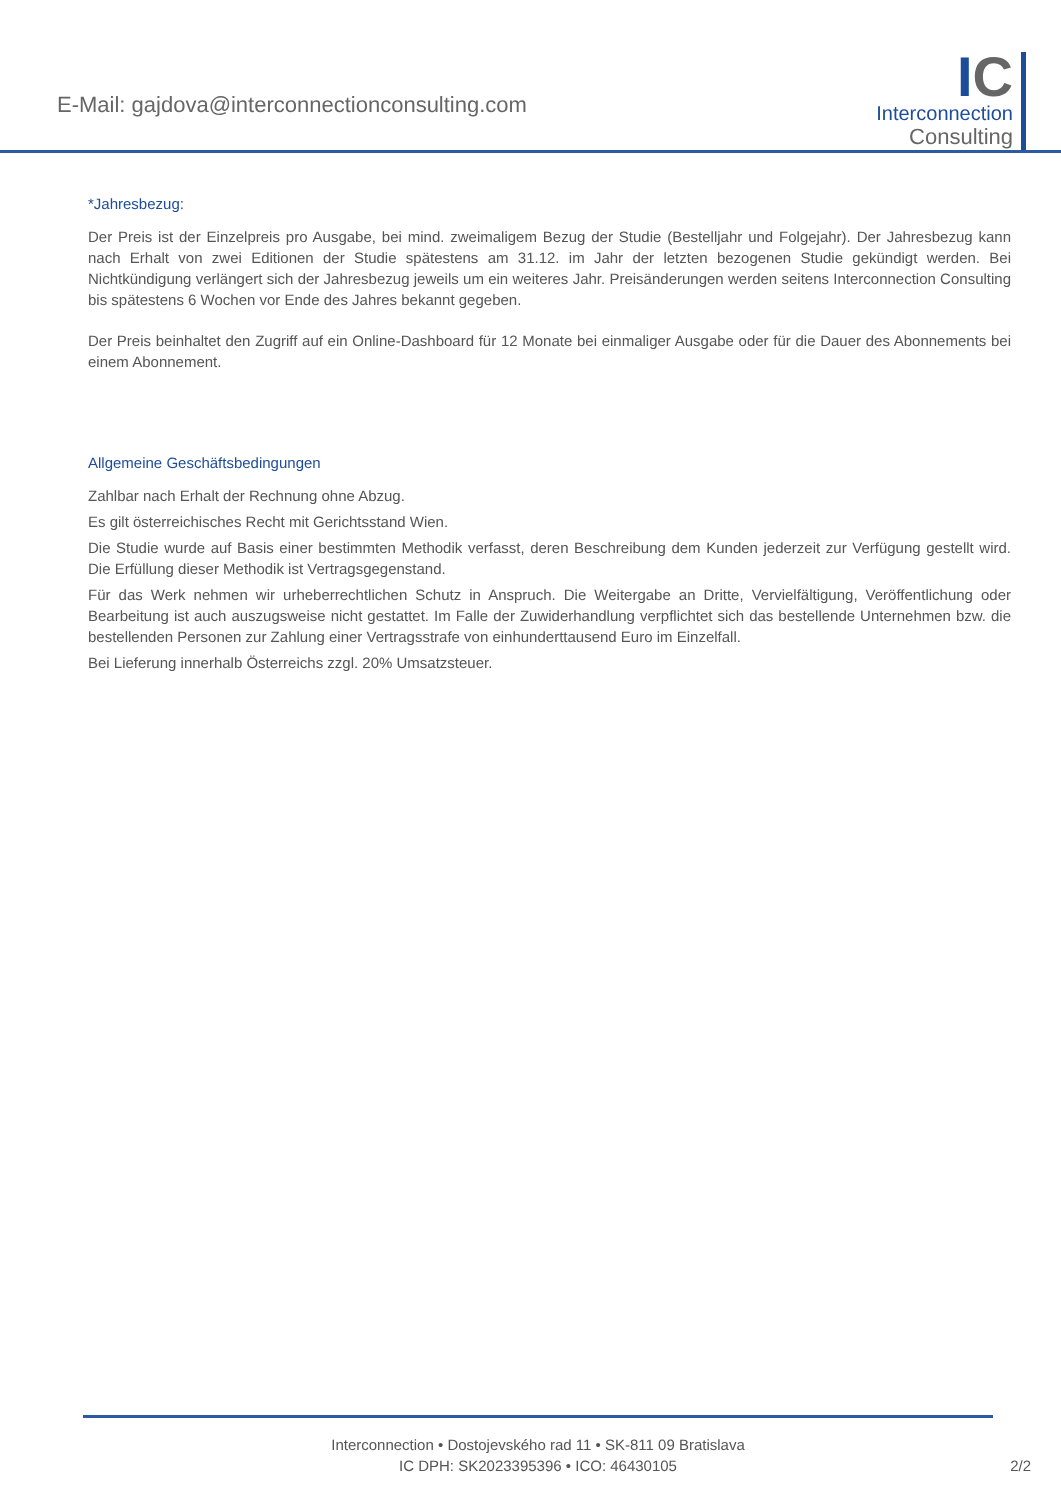E-Mail: gajdova@interconnectionconsulting.com
IC
Interconnection
Consulting
*Jahresbezug:
Der Preis ist der Einzelpreis pro Ausgabe, bei mind. zweimaligem Bezug der Studie (Bestelljahr und Folgejahr). Der Jahresbezug kann nach Erhalt von zwei Editionen der Studie spätestens am 31.12. im Jahr der letzten bezogenen Studie gekündigt werden. Bei Nichtkündigung verlängert sich der Jahresbezug jeweils um ein weiteres Jahr. Preisänderungen werden seitens Interconnection Consulting bis spätestens 6 Wochen vor Ende des Jahres bekannt gegeben.
Der Preis beinhaltet den Zugriff auf ein Online-Dashboard für 12 Monate bei einmaliger Ausgabe oder für die Dauer des Abonnements bei einem Abonnement.
Allgemeine Geschäftsbedingungen
Zahlbar nach Erhalt der Rechnung ohne Abzug.
Es gilt österreichisches Recht mit Gerichtsstand Wien.
Die Studie wurde auf Basis einer bestimmten Methodik verfasst, deren Beschreibung dem Kunden jederzeit zur Verfügung gestellt wird. Die Erfüllung dieser Methodik ist Vertragsgegenstand.
Für das Werk nehmen wir urheberrechtlichen Schutz in Anspruch. Die Weitergabe an Dritte, Vervielfältigung, Veröffentlichung oder Bearbeitung ist auch auszugsweise nicht gestattet. Im Falle der Zuwiderhandlung verpflichtet sich das bestellende Unternehmen bzw. die bestellenden Personen zur Zahlung einer Vertragsstrafe von einhunderttausend Euro im Einzelfall.
Bei Lieferung innerhalb Österreichs zzgl. 20% Umsatzsteuer.
Interconnection • Dostojevského rad 11 • SK-811 09 Bratislava
IC DPH: SK2023395396 • ICO: 46430105
2/2